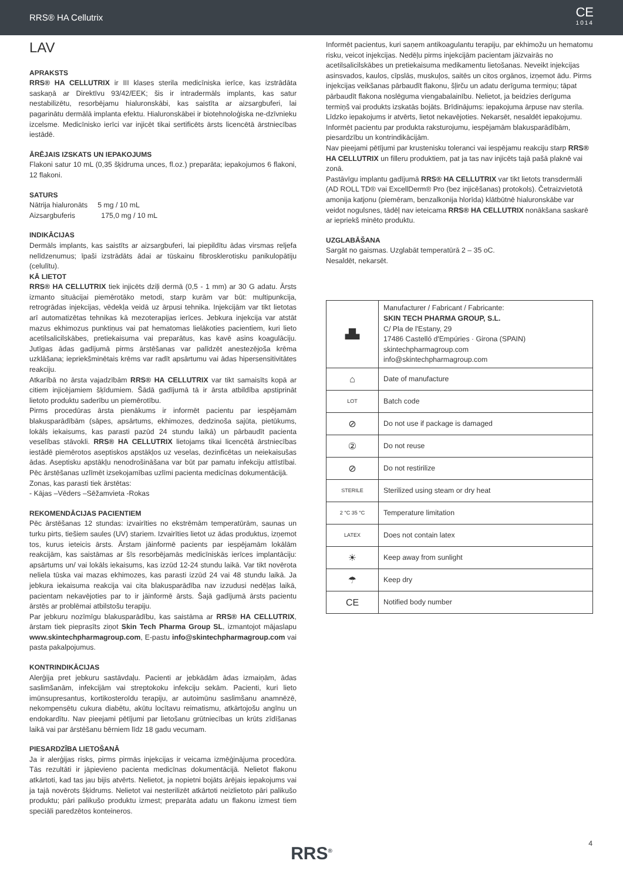RRS® HA Cellutrix CE
1014
LAV
APRAKSTS
RRS® HA CELLUTRIX ir III klases sterila medicīniska ierīce, kas izstrādāta saskaņā ar Direktīvu 93/42/EEK; šis ir intradermāls implants, kas satur nestabilizētu, resorbējamu hialuronskābi, kas saistīta ar aizsargbuferi, lai pagarinātu dermālā implanta efektu. Hialuronskābei ir biotehnoloģiska ne-dzīvnieku izcelsme. Medicīnisko ierīci var injicēt tikai sertificēts ārsts licencētā ārstniecības iestādē.
ĀRĒJAIS IZSKATS UN IEPAKOJUMS
Flakoni satur 10 mL (0,35 šķidruma unces, fl.oz.) preparāta; iepakojumos 6 flakoni, 12 flakoni.
SATURS
Nātrija hialuronāts 5 mg / 10 mL
Aizsargbuferis 175,0 mg / 10 mL
INDIKĀCIJAS
Dermāls implants, kas saistīts ar aizsargbuferi, lai piepildītu ādas virsmas reljefa nelīdzenumus; īpaši izstrādāts ādai ar tūskainu fibrosklerotisku panikulopātiju (celulītu).
KĀ LIETOT
RRS® HA CELLUTRIX tiek injicēts dziļi dermā (0,5 - 1 mm) ar 30 G adatu. Ārsts izmanto situācijai piemērotāko metodi, starp kurām var būt: multipunkcija, retrogrādas injekcijas, vēdekļa veidā uz ārpusi tehnika. Injekcijām var tikt lietotas arī automatizētas tehnikas kā mezoterapijas ierīces. Jebkura injekcija var atstāt mazus ekhimozus punktiņus vai pat hematomas lielākoties pacientiem, kuri lieto acetilsalicilskābes, pretiekaisuma vai preparātus, kas kavē asins koagulāciju. Jutīgas ādas gadījumā pirms ārstēšanas var palīdzēt anestezējoša krēma uzklāšana; iepriekšminētais krēms var radīt apsārtumu vai ādas hipersensitivitātes reakciju.
Atkarībā no ārsta vajadzībām RRS® HA CELLUTRIX var tikt samaisīts kopā ar citiem injicējamiem šķīdumiem. Šādā gadījumā tā ir ārsta atbildība apstiprināt lietoto produktu saderību un piemērotību.
Pirms procedūras ārsta pienākums ir informēt pacientu par iespējamām blakusparādībām (sāpes, apsārtums, ekhimozes, dedzinoša sajūta, pietūkums, lokāls iekaisums, kas parasti pazūd 24 stundu laikā) un pārbaudīt pacienta veselības stāvokli. RRS® HA CELLUTRIX lietojams tikai licencētā ārstniecības iestādē piemērotos aseptiskos apstākļos uz veselas, dezinficētas un neiekaisušas ādas. Aseptisku apstākļu nenodrošināšana var būt par pamatu infekciju attīstībai. Pēc ārstēšanas uzlīmēt izsekojamības uzlīmi pacienta medicīnas dokumentācijā.
Zonas, kas parasti tiek ārstētas:
- Kājas –Vēders –Sēžamvieta -Rokas
REKOMENDĀCIJAS PACIENTIEM
Pēc ārstēšanas 12 stundas: izvairīties no ekstrēmām temperatūrām, saunas un turku pirts, tiešiem saules (UV) stariem. Izvairīties lietot uz ādas produktus, izņemot tos, kurus ieteicis ārsts. Ārstam jāinformē pacients par iespējamām lokālām reakcijām, kas saistāmas ar šīs resorbējamās medicīniskās ierīces implantāciju: apsārtums un/ vai lokāls iekaisums, kas izzūd 12-24 stundu laikā. Var tikt novērota neliela tūska vai mazas ekhimozes, kas parasti izzūd 24 vai 48 stundu laikā. Ja jebkura iekaisuma reakcija vai cita blakusparādība nav izzudusi nedēļas laikā, pacientam nekavējoties par to ir jāinformē ārsts. Šajā gadījumā ārsts pacientu ārstēs ar problēmai atbilstošu terapiju.
Par jebkuru nozīmīgu blakusparādību, kas saistāma ar RRS® HA CELLUTRIX, ārstam tiek pieprasīts ziņot Skin Tech Pharma Group SL, izmantojot mājaslapu www.skintechpharmagroup.com, E-pastu info@skintechpharmagroup.com vai pasta pakalpojumus.
KONTRINDIKĀCIJAS
Alerģija pret jebkuru sastāvdaļu. Pacienti ar jebkādām ādas izmaiņām, ādas saslimšanām, infekcijām vai streptokoku infekciju sekām. Pacienti, kuri lieto imūnsupresantus, kortikosteroīdu terapiju, ar autoimūnu saslimšanu anamnēzē, nekompensētu cukura diabētu, akūtu locītavu reimatismu, atkārtojošu angīnu un endokardītu. Nav pieejami pētījumi par lietošanu grūtniecības un krūts zīdīšanas laikā vai par ārstēšanu bērniem līdz 18 gadu vecumam.
PIESARDZĪBA LIETOŠANĀ
Ja ir alerģijas risks, pirms pirmās injekcijas ir veicama izmēģinājuma procedūra. Tās rezultāti ir jāpievieno pacienta medicīnas dokumentācijā. Nelietot flakonu atkārtoti, kad tas jau bijis atvērts. Nelietot, ja nopietni bojāts ārējais iepakojums vai ja tajā novērots šķidrums. Nelietot vai nesterilizēt atkārtoti neizlietoto pāri palikušo produktu; pāri palikušo produktu izmest; preparāta adatu un flakonu izmest tiem speciāli paredzētos konteineros.
Informēt pacientus, kuri saņem antikoagulantu terapiju, par ekhimožu un hematomu risku, veicot injekcijas. Nedēļu pirms injekcijām pacientam jāizvairās no acetilsalicilskābes un pretiekaisuma medikamentu lietošanas. Neveikt injekcijas asinsvados, kaulos, cīpslās, muskuļos, saitēs un citos orgānos, izņemot ādu. Pirms injekcijas veikšanas pārbaudīt flakonu, šļirču un adatu derīguma termiņu; tāpat pārbaudīt flakona noslēguma viengabalainību. Nelietot, ja beidzies derīguma termiņš vai produkts izskatās bojāts. Brīdinājums: iepakojuma ārpuse nav sterila. Līdzko iepakojums ir atvērts, lietot nekavējoties. Nekarsēt, nesaldēt iepakojumu. Informēt pacientu par produkta raksturojumu, iespējamām blakusparādībām, piesardzību un kontrindikācijām.
Nav pieejami pētījumi par krustenisku toleranci vai iespējamu reakciju starp RRS® HA CELLUTRIX un filleru produktiem, pat ja tas nav injicēts tajā pašā plaknē vai zonā.
Pastāvīgu implantu gadījumā RRS® HA CELLUTRIX var tikt lietots transdermāli (AD ROLL TD® vai ExcellDerm® Pro (bez injicēšanas) protokols). Četraizvietotā amonija katjonu (piemēram, benzalkonija hlorīda) klātbūtnē hialuronskābe var veidot nogulsnes, tādēļ nav ieteicama RRS® HA CELLUTRIX nonākšana saskarē ar iepriekš minēto produktu.
UZGLABĀŠANA
Sargāt no gaismas. Uzglabāt temperatūrā 2 – 35 oC.
Nesaldēt, nekarsēt.
| ▟▙ | Manufacturer / Fabricant / Fabricante: SKIN TECH PHARMA GROUP, S.L. C/ Pla de l'Estany, 29 17486 Castelló d'Empúries · Girona (SPAIN) skintechpharmagroup.com info@skintechpharmagroup.com |
| ⌂ | Date of manufacture |
| LOT | Batch code |
| ⊘ | Do not use if package is damaged |
| ② | Do not reuse |
| ⊘ | Do not restirilize |
| STERILE | Sterilized using steam or dry heat |
| 2 °C 35 °C | Temperature limitation |
| LATEX | Does not contain latex |
| ☀ | Keep away from sunlight |
| ☂ | Keep dry |
| CE | Notified body number |
4
RRS<sup>®</sup>